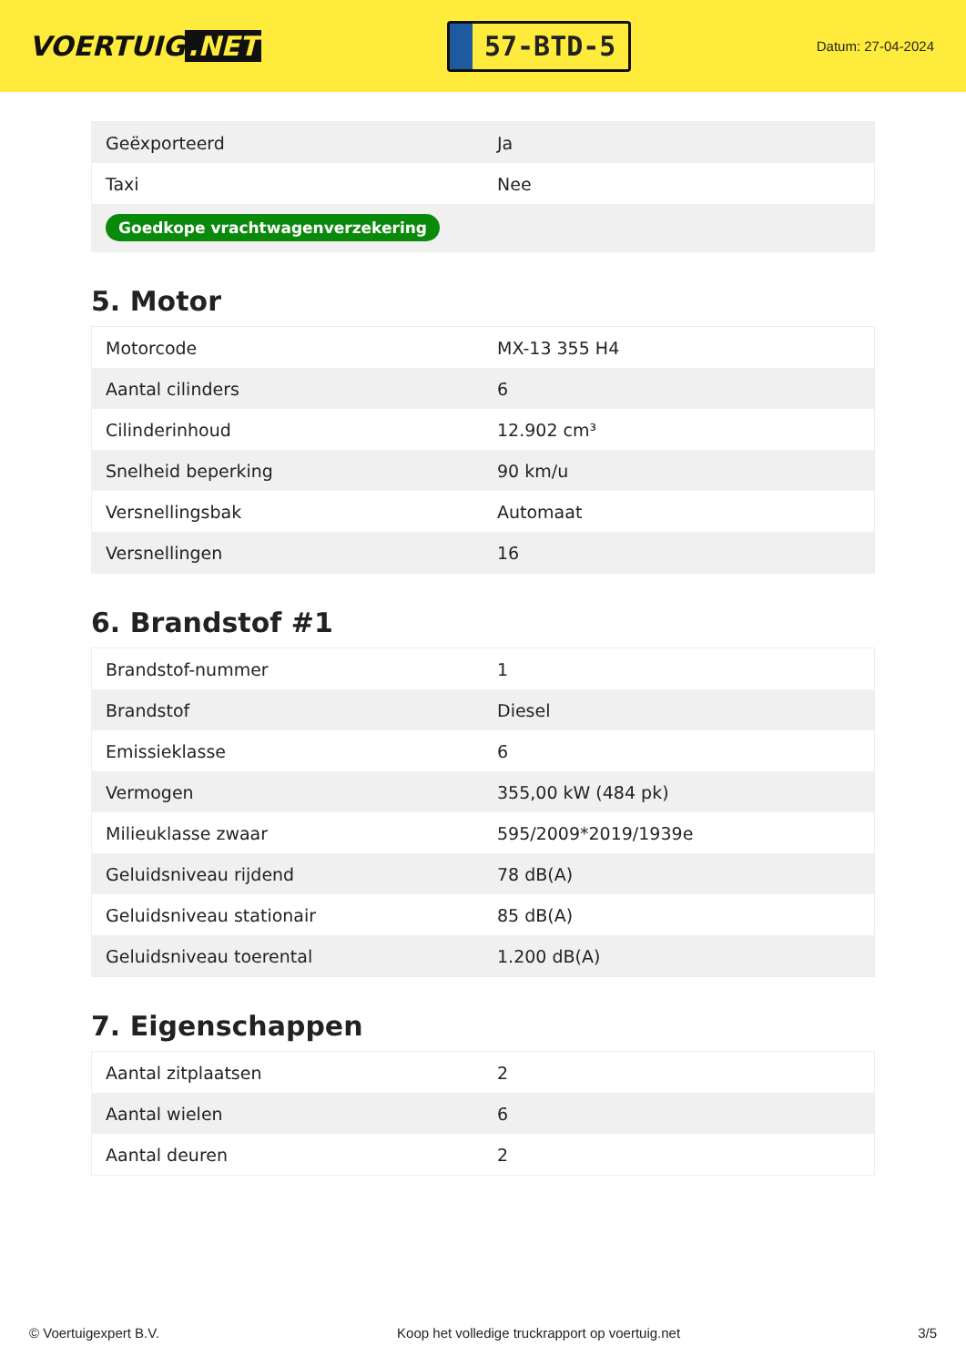VOERTUIG.NET
57-BTD-5
Datum: 27-04-2024
| Geëxporteerd | Ja |
| Taxi | Nee |
| Goedkope vrachtwagenverzekering | |
5. Motor
| Motorcode | MX-13 355 H4 |
| Aantal cilinders | 6 |
| Cilinderinhoud | 12.902 cm³ |
| Snelheid beperking | 90 km/u |
| Versnellingsbak | Automaat |
| Versnellingen | 16 |
6. Brandstof #1
| Brandstof-nummer | 1 |
| Brandstof | Diesel |
| Emissieklasse | 6 |
| Vermogen | 355,00 kW (484 pk) |
| Milieuklasse zwaar | 595/2009*2019/1939e |
| Geluidsniveau rijdend | 78 dB(A) |
| Geluidsniveau stationair | 85 dB(A) |
| Geluidsniveau toerental | 1.200 dB(A) |
7. Eigenschappen
| Aantal zitplaatsen | 2 |
| Aantal wielen | 6 |
| Aantal deuren | 2 |
© Voertuigexpert B.V. Koop het volledige truckrapport op voertuig.net 3/5